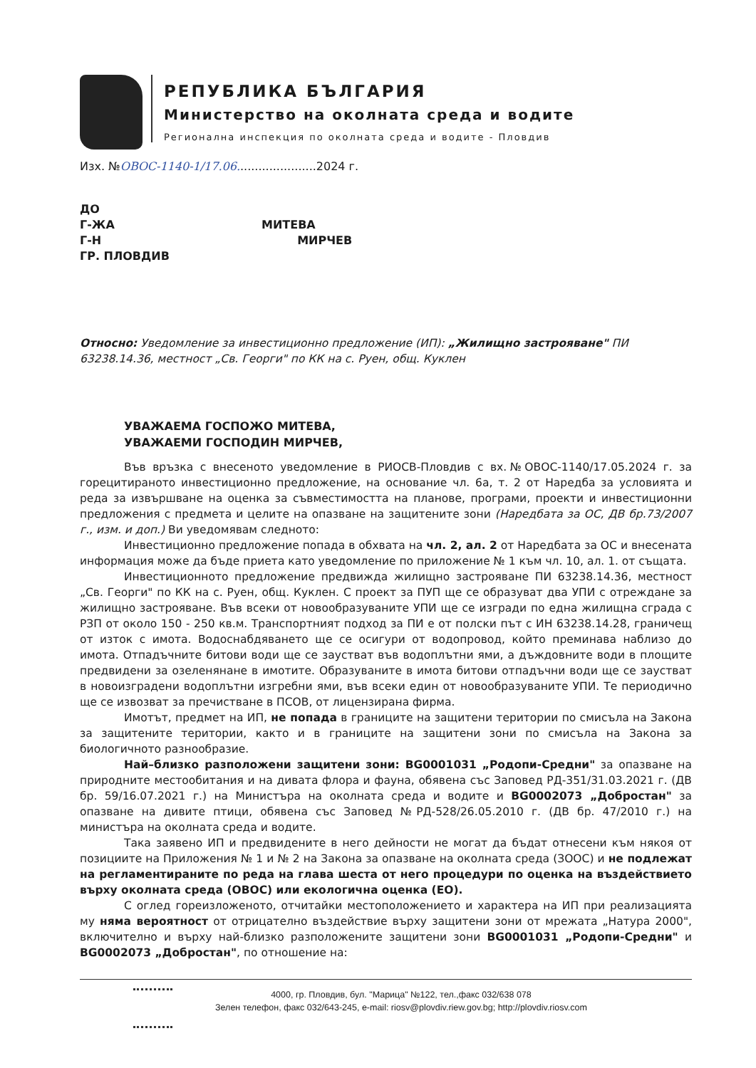РЕПУБЛИКА БЪЛГАРИЯ
Министерство на околната среда и водите
Регионална инспекция по околната среда и водите - Пловдив
Изх. №ОВОС-1140-1/17.06......................2024 г.
ДО
Г-ЖА МИТЕВА
Г-Н МИРЧЕВ
ГР. ПЛОВДИВ
Относно: Уведомление за инвестиционно предложение (ИП): „Жилищно застрояване" ПИ 63238.14.36, местност „Св. Георги" по КК на с. Руен, общ. Куклен
УВАЖАЕМА ГОСПОЖО МИТЕВА,
УВАЖАЕМИ ГОСПОДИН МИРЧЕВ,
Във връзка с внесеното уведомление в РИОСВ-Пловдив с вх.№ОВОС-1140/17.05.2024 г. за горецитираното инвестиционно предложение, на основание чл. 6а, т. 2 от Наредба за условията и реда за извършване на оценка за съвместимостта на планове, програми, проекти и инвестиционни предложения с предмета и целите на опазване на защитените зони (Наредбата за ОС, ДВ бр.73/2007 г., изм. и доп.) Ви уведомявам следното:
Инвестиционно предложение попада в обхвата на чл. 2, ал. 2 от Наредбата за ОС и внесената информация може да бъде приета като уведомление по приложение № 1 към чл. 10, ал. 1. от същата.
Инвестиционното предложение предвижда жилищно застрояване ПИ 63238.14.36, местност „Св. Георги" по КК на с. Руен, общ. Куклен. С проект за ПУП ще се образуват два УПИ с отреждане за жилищно застрояване. Във всеки от новообразуваните УПИ ще се изгради по една жилищна сграда с РЗП от около 150 - 250 кв.м. Транспортният подход за ПИ е от полски път с ИН 63238.14.28, граничещ от изток с имота. Водоснабдяването ще се осигури от водопровод, който преминава наблизо до имота. Отпадъчните битови води ще се заустват във водоплътни ями, а дъждовните води в площите предвидени за озеленянане в имотите. Образуваните в имота битови отпадъчни води ще се заустват в новоизградени водоплътни изгребни ями, във всеки един от новообразуваните УПИ. Те периодично ще се извозват за пречистване в ПСОВ, от лицензирана фирма.
Имотът, предмет на ИП, не попада в границите на защитени територии по смисъла на Закона за защитените територии, както и в границите на защитени зони по смисъла на Закона за биологичното разнообразие.
Най–близко разположени защитени зони: BG0001031 „Родопи-Средни" за опазване на природните местообитания и на дивата флора и фауна, обявена със Заповед РД-351/31.03.2021 г. (ДВ бр. 59/16.07.2021 г.) на Министъра на околната среда и водите и BG0002073 „Добростан" за опазване на дивите птици, обявена със Заповед №РД-528/26.05.2010 г. (ДВ бр. 47/2010 г.) на министъра на околната среда и водите.
Така заявено ИП и предвидените в него дейности не могат да бъдат отнесени към някоя от позициите на Приложения № 1 и № 2 на Закона за опазване на околната среда (ЗООС) и не подлежат на регламентираните по реда на глава шеста от него процедури по оценка на въздействието върху околната среда (ОВОС) или екологична оценка (ЕО).
С оглед гореизложеното, отчитайки местоположението и характера на ИП при реализацията му няма вероятност от отрицателно въздействие върху защитени зони от мрежата „Натура 2000", включително и върху най-близко разположените защитени зони BG0001031 „Родопи-Средни" и BG0002073 „Добростан", по отношение на:
4000, гр. Пловдив, бул. "Марица" №122, тел.,факс 032/638 078
Зелен телефон, факс 032/643-245, e-mail: riosv@plovdiv.riew.gov.bg; http://plovdiv.riosv.com